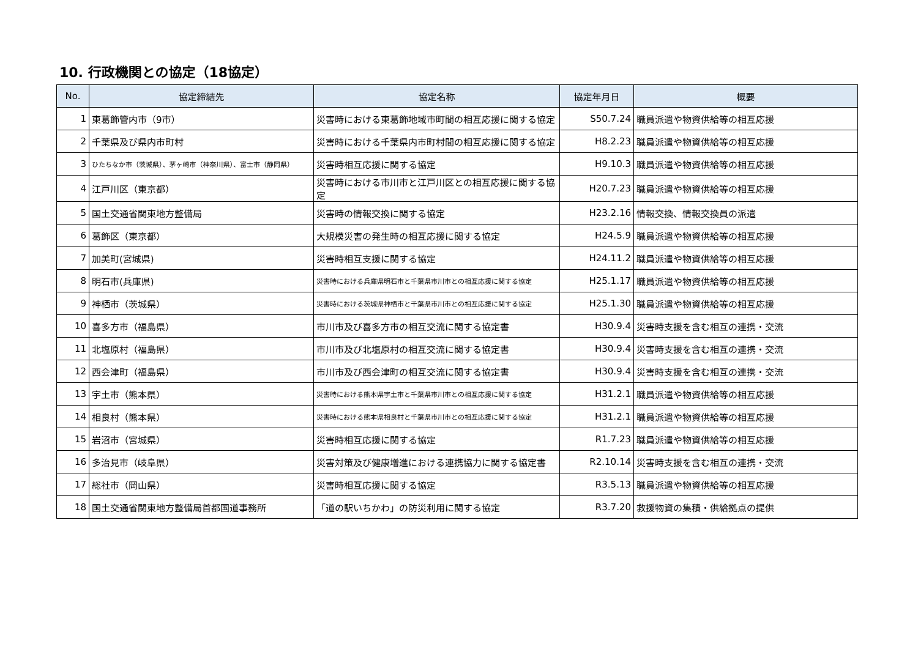10. 行政機関との協定（18協定）
| No. | 協定締結先 | 協定名称 | 協定年月日 | 概要 |
| --- | --- | --- | --- | --- |
| 1 | 東葛飾管内市（9市） | 災害時における東葛飾地域市町間の相互応援に関する協定 | S50.7.24 | 職員派遣や物資供給等の相互応援 |
| 2 | 千葉県及び県内市町村 | 災害時における千葉県内市町村間の相互応援に関する協定 | H8.2.23 | 職員派遣や物資供給等の相互応援 |
| 3 | ひたちなか市（茨城県）、茅ヶ崎市（神奈川県）、富士市（静岡県） | 災害時相互応援に関する協定 | H9.10.3 | 職員派遣や物資供給等の相互応援 |
| 4 | 江戸川区（東京都） | 災害時における市川市と江戸川区との相互応援に関する協定 | H20.7.23 | 職員派遣や物資供給等の相互応援 |
| 5 | 国土交通省関東地方整備局 | 災害時の情報交換に関する協定 | H23.2.16 | 情報交換、情報交換員の派遣 |
| 6 | 葛飾区（東京都） | 大規模災害の発生時の相互応援に関する協定 | H24.5.9 | 職員派遣や物資供給等の相互応援 |
| 7 | 加美町(宮城県) | 災害時相互支援に関する協定 | H24.11.2 | 職員派遣や物資供給等の相互応援 |
| 8 | 明石市(兵庫県) | 災害時における兵庫県明石市と千葉県市川市との相互応援に関する協定 | H25.1.17 | 職員派遣や物資供給等の相互応援 |
| 9 | 神栖市（茨城県） | 災害時における茨城県神栖市と千葉県市川市との相互応援に関する協定 | H25.1.30 | 職員派遣や物資供給等の相互応援 |
| 10 | 喜多方市（福島県） | 市川市及び喜多方市の相互交流に関する協定書 | H30.9.4 | 災害時支援を含む相互の連携・交流 |
| 11 | 北塩原村（福島県） | 市川市及び北塩原村の相互交流に関する協定書 | H30.9.4 | 災害時支援を含む相互の連携・交流 |
| 12 | 西会津町（福島県） | 市川市及び西会津町の相互交流に関する協定書 | H30.9.4 | 災害時支援を含む相互の連携・交流 |
| 13 | 宇土市（熊本県） | 災害時における熊本県宇土市と千葉県市川市との相互応援に関する協定 | H31.2.1 | 職員派遣や物資供給等の相互応援 |
| 14 | 相良村（熊本県） | 災害時における熊本県相良村と千葉県市川市との相互応援に関する協定 | H31.2.1 | 職員派遣や物資供給等の相互応援 |
| 15 | 岩沼市（宮城県） | 災害時相互応援に関する協定 | R1.7.23 | 職員派遣や物資供給等の相互応援 |
| 16 | 多治見市（岐阜県） | 災害対策及び健康増進における連携協力に関する協定書 | R2.10.14 | 災害時支援を含む相互の連携・交流 |
| 17 | 総社市（岡山県） | 災害時相互応援に関する協定 | R3.5.13 | 職員派遣や物資供給等の相互応援 |
| 18 | 国土交通省関東地方整備局首都国道事務所 | 「道の駅いちかわ」の防災利用に関する協定 | R3.7.20 | 救援物資の集積・供給拠点の提供 |